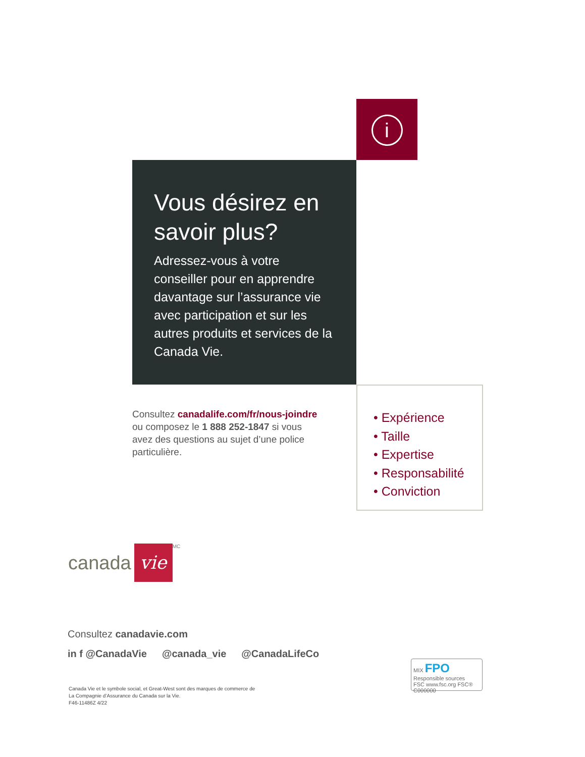i
Vous désirez en savoir plus?
Adressez-vous à votre conseiller pour en apprendre davantage sur l’assurance vie avec participation et sur les autres produits et services de la Canada Vie.
Consultez canadalife.com/fr/nous-joindre ou composez le 1 888 252-1847 si vous avez des questions au sujet d’une police particulière.
• Expérience
• Taille
• Expertise
• Responsabilité
• Conviction
canada
vie
<sup>MC</sup>
Consultez canadavie.com
in f @CanadaVie @canada_vie @CanadaLifeCo
Canada Vie et le symbole social, et Great-West sont des marques de commerce de
La Compagnie d’Assurance du Canada sur la Vie.
F46-11486Z 4/22
MIX FPO Responsible sources
FSC www.fsc.org FSC® C000000